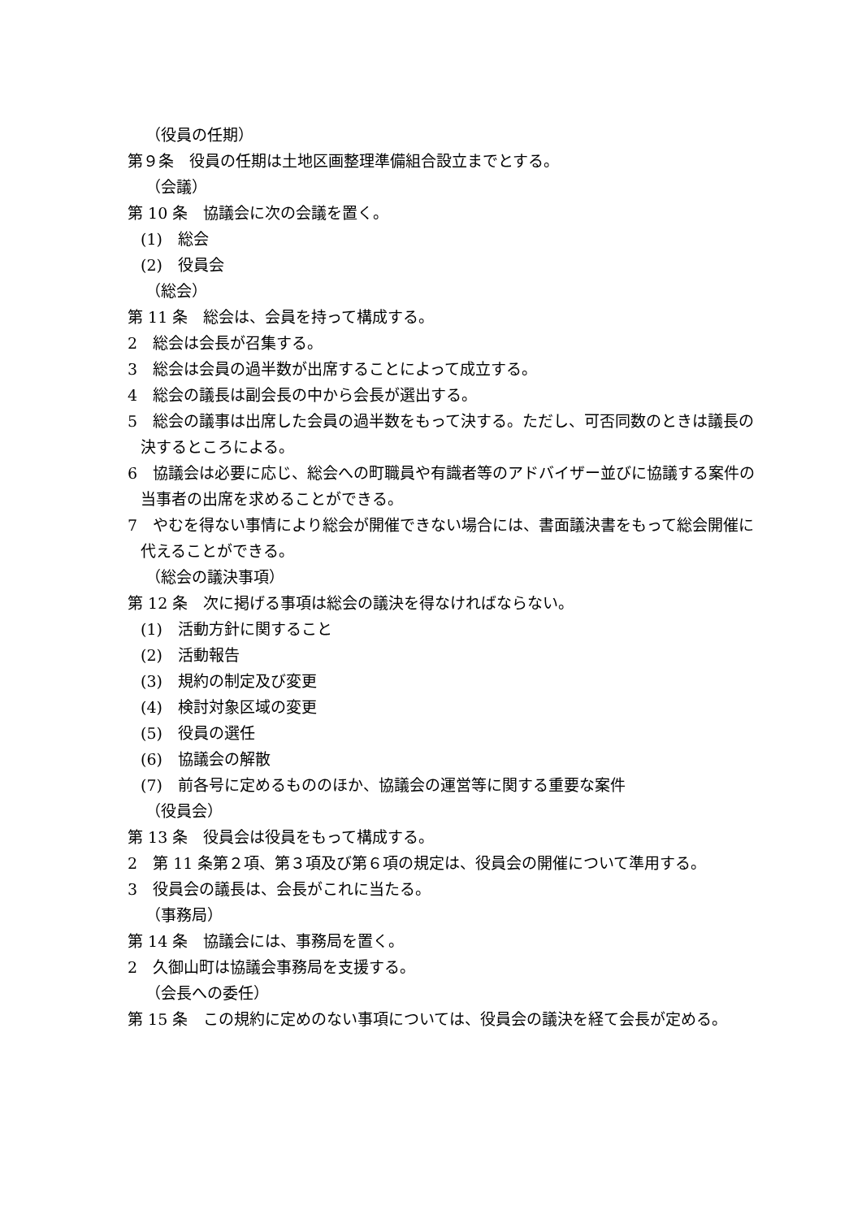（役員の任期）
第９条　役員の任期は土地区画整理準備組合設立までとする。
（会議）
第 10 条　協議会に次の会議を置く。
(1)　総会
(2)　役員会
（総会）
第 11 条　総会は、会員を持って構成する。
2　総会は会長が召集する。
3　総会は会員の過半数が出席することによって成立する。
4　総会の議長は副会長の中から会長が選出する。
5　総会の議事は出席した会員の過半数をもって決する。ただし、可否同数のときは議長の決するところによる。
6　協議会は必要に応じ、総会への町職員や有識者等のアドバイザー並びに協議する案件の当事者の出席を求めることができる。
7　やむを得ない事情により総会が開催できない場合には、書面議決書をもって総会開催に代えることができる。
（総会の議決事項）
第 12 条　次に掲げる事項は総会の議決を得なければならない。
(1)　活動方針に関すること
(2)　活動報告
(3)　規約の制定及び変更
(4)　検討対象区域の変更
(5)　役員の選任
(6)　協議会の解散
(7)　前各号に定めるもののほか、協議会の運営等に関する重要な案件
（役員会）
第 13 条　役員会は役員をもって構成する。
2　第 11 条第２項、第３項及び第６項の規定は、役員会の開催について準用する。
3　役員会の議長は、会長がこれに当たる。
（事務局）
第 14 条　協議会には、事務局を置く。
2　久御山町は協議会事務局を支援する。
（会長への委任）
第 15 条　この規約に定めのない事項については、役員会の議決を経て会長が定める。